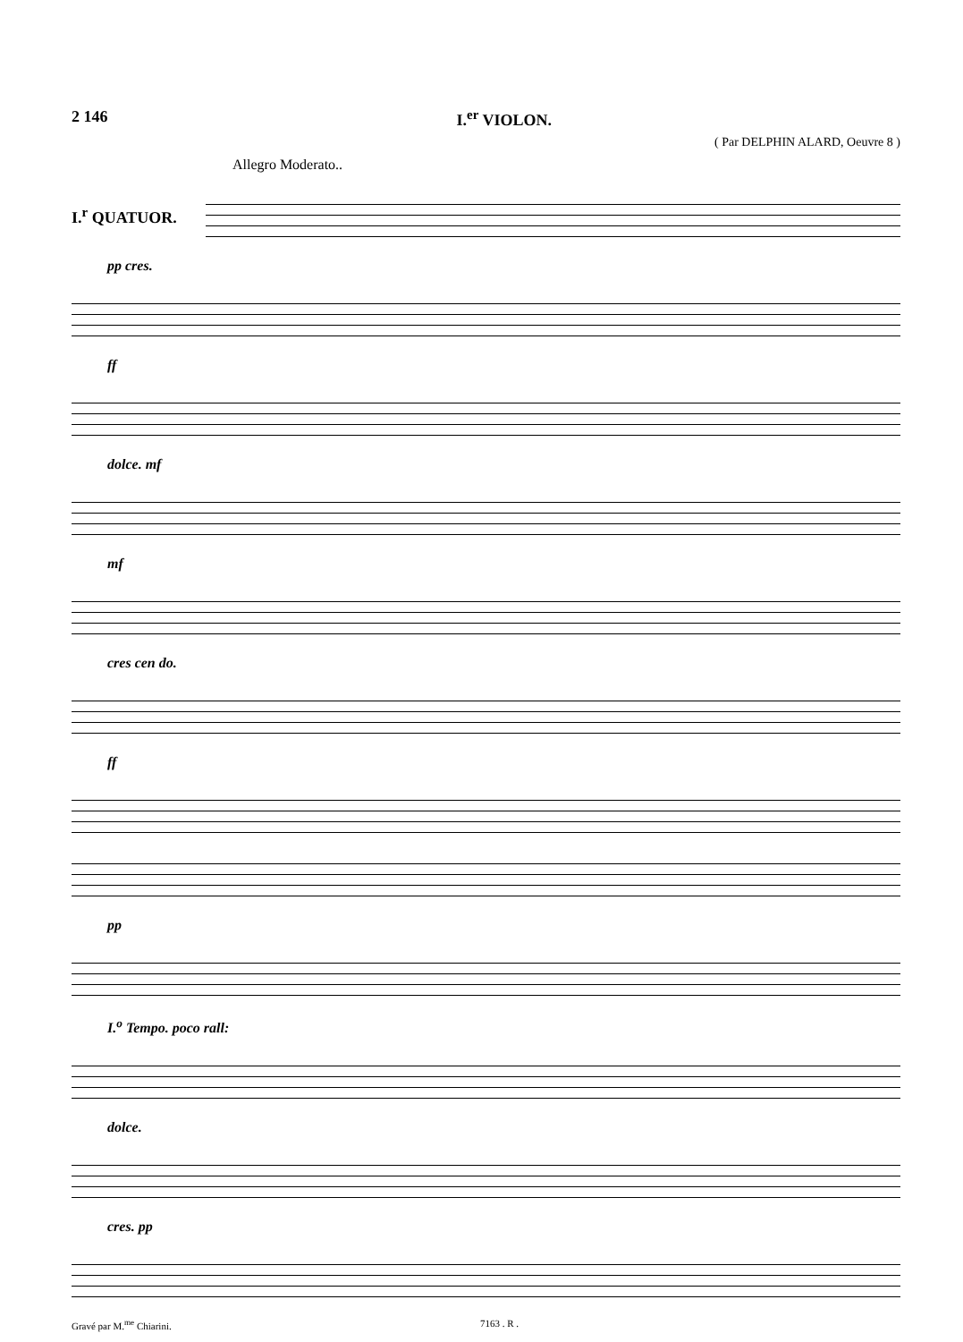2 146 I.<sup>er</sup> VIOLON.
( Par DELPHIN ALARD, Oeuvre 8 )
Allegro Moderato..
I.<sup>r</sup> QUATUOR.
pp cres.
ff
dolce. mf
mf
cres cen do.
ff
pp
I.<sup>o</sup> Tempo. poco rall:
dolce.
cres. pp
Gravé par M.<sup>me</sup> Chiarini. 7163 . R .